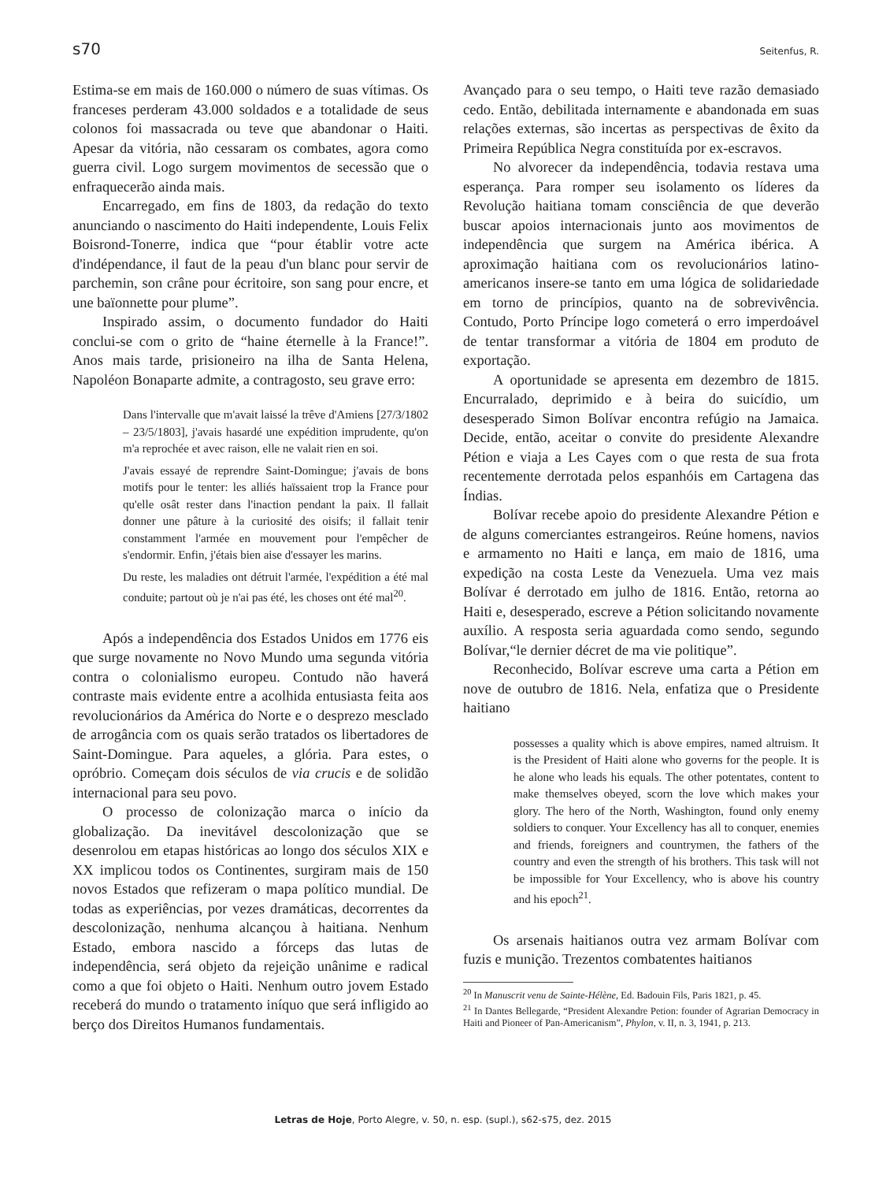s70 Seitenfus, R.
Estima-se em mais de 160.000 o número de suas vítimas. Os franceses perderam 43.000 soldados e a totalidade de seus colonos foi massacrada ou teve que abandonar o Haiti. Apesar da vitória, não cessaram os combates, agora como guerra civil. Logo surgem movimentos de secessão que o enfraquecerão ainda mais.
Encarregado, em fins de 1803, da redação do texto anunciando o nascimento do Haiti independente, Louis Felix Boisrond-Tonerre, indica que “pour établir votre acte d'indépendance, il faut de la peau d'un blanc pour servir de parchemin, son crâne pour écritoire, son sang pour encre, et une baïonnette pour plume”.
Inspirado assim, o documento fundador do Haiti conclui-se com o grito de “haine éternelle à la France!”. Anos mais tarde, prisioneiro na ilha de Santa Helena, Napoléon Bonaparte admite, a contragosto, seu grave erro:
Dans l'intervalle que m'avait laissé la trêve d'Amiens [27/3/1802 – 23/5/1803], j'avais hasardé une expédition imprudente, qu'on m'a reprochée et avec raison, elle ne valait rien en soi.
J'avais essayé de reprendre Saint-Domingue; j'avais de bons motifs pour le tenter: les alliés haïssaient trop la France pour qu'elle osât rester dans l'inaction pendant la paix. Il fallait donner une pâture à la curiosité des oisifs; il fallait tenir constamment l'armée en mouvement pour l'empêcher de s'endormir. Enfin, j'étais bien aise d'essayer les marins.
Du reste, les maladies ont détruit l'armée, l'expédition a été mal conduite; partout où je n'ai pas été, les choses ont été mal<sup>20</sup>.
Após a independência dos Estados Unidos em 1776 eis que surge novamente no Novo Mundo uma segunda vitória contra o colonialismo europeu. Contudo não haverá contraste mais evidente entre a acolhida entusiasta feita aos revolucionários da América do Norte e o desprezo mesclado de arrogância com os quais serão tratados os libertadores de Saint-Domingue. Para aqueles, a glória. Para estes, o opróbrio. Começam dois séculos de via crucis e de solidão internacional para seu povo.
O processo de colonização marca o início da globalização. Da inevitável descolonização que se desenrolou em etapas históricas ao longo dos séculos XIX e XX implicou todos os Continentes, surgiram mais de 150 novos Estados que refizeram o mapa político mundial. De todas as experiências, por vezes dramáticas, decorrentes da descolonização, nenhuma alcançou à haitiana. Nenhum Estado, embora nascido a fórceps das lutas de independência, será objeto da rejeição unânime e radical como a que foi objeto o Haiti. Nenhum outro jovem Estado receberá do mundo o tratamento iníquo que será infligido ao berço dos Direitos Humanos fundamentais.
Avançado para o seu tempo, o Haiti teve razão demasiado cedo. Então, debilitada internamente e abandonada em suas relações externas, são incertas as perspectivas de êxito da Primeira República Negra constituída por ex-escravos.
No alvorecer da independência, todavia restava uma esperança. Para romper seu isolamento os líderes da Revolução haitiana tomam consciência de que deverão buscar apoios internacionais junto aos movimentos de independência que surgem na América ibérica. A aproximação haitiana com os revolucionários latino-americanos insere-se tanto em uma lógica de solidariedade em torno de princípios, quanto na de sobrevivência. Contudo, Porto Príncipe logo cometerá o erro imperdoável de tentar transformar a vitória de 1804 em produto de exportação.
A oportunidade se apresenta em dezembro de 1815. Encurralado, deprimido e à beira do suicídio, um desesperado Simon Bolívar encontra refúgio na Jamaica. Decide, então, aceitar o convite do presidente Alexandre Pétion e viaja a Les Cayes com o que resta de sua frota recentemente derrotada pelos espanhóis em Cartagena das Índias.
Bolívar recebe apoio do presidente Alexandre Pétion e de alguns comerciantes estrangeiros. Reúne homens, navios e armamento no Haiti e lança, em maio de 1816, uma expedição na costa Leste da Venezuela. Uma vez mais Bolívar é derrotado em julho de 1816. Então, retorna ao Haiti e, desesperado, escreve a Pétion solicitando novamente auxílio. A resposta seria aguardada como sendo, segundo Bolívar,“le dernier décret de ma vie politique”.
Reconhecido, Bolívar escreve uma carta a Pétion em nove de outubro de 1816. Nela, enfatiza que o Presidente haitiano
possesses a quality which is above empires, named altruism. It is the President of Haiti alone who governs for the people. It is he alone who leads his equals. The other potentates, content to make themselves obeyed, scorn the love which makes your glory. The hero of the North, Washington, found only enemy soldiers to conquer. Your Excellency has all to conquer, enemies and friends, foreigners and countrymen, the fathers of the country and even the strength of his brothers. This task will not be impossible for Your Excellency, who is above his country and his epoch<sup>21</sup>.
Os arsenais haitianos outra vez armam Bolívar com fuzis e munição. Trezentos combatentes haitianos
<sup>20</sup> In Manuscrit venu de Sainte-Hélène, Ed. Badouin Fils, Paris 1821, p. 45.
<sup>21</sup> In Dantes Bellegarde, “President Alexandre Petion: founder of Agrarian Democracy in Haiti and Pioneer of Pan-Americanism”, Phylon, v. II, n. 3, 1941, p. 213.
Letras de Hoje, Porto Alegre, v. 50, n. esp. (supl.), s62-s75, dez. 2015